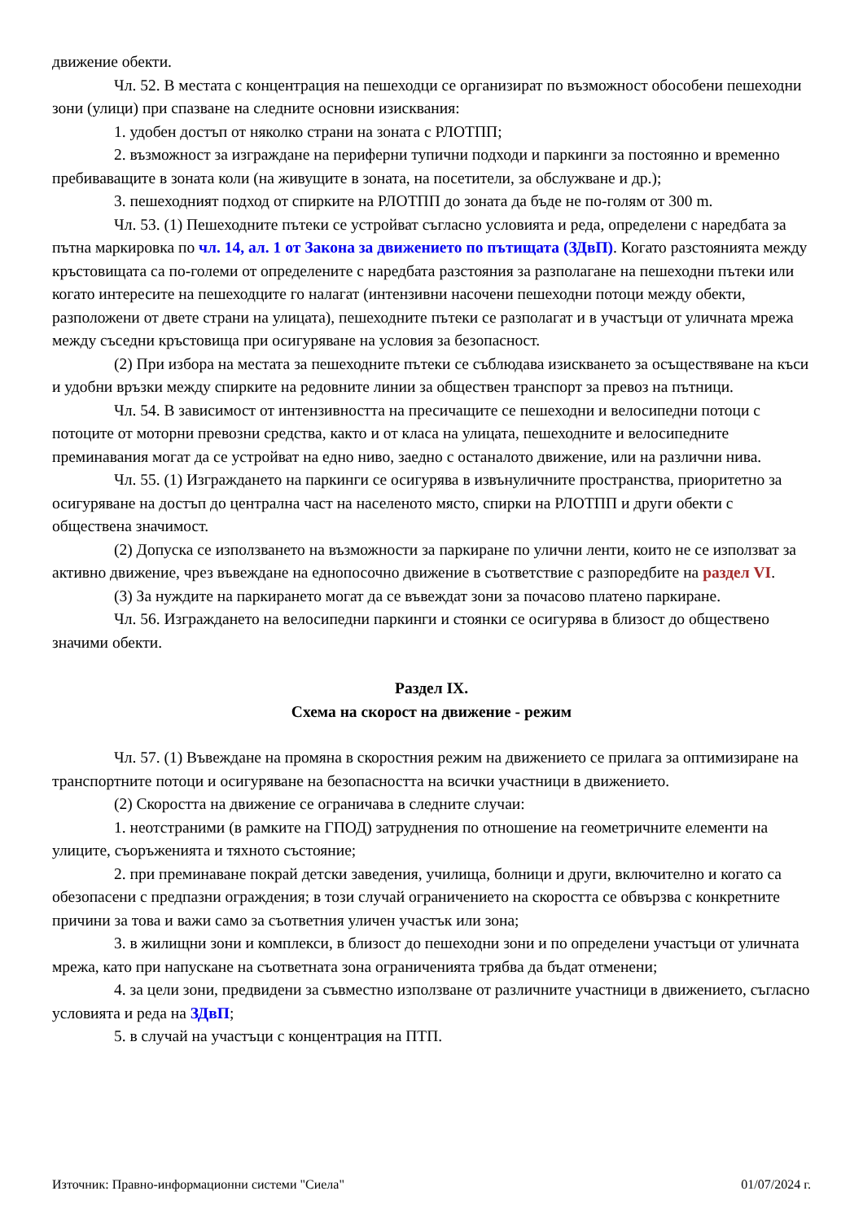движение обекти.
Чл. 52. В местата с концентрация на пешеходци се организират по възможност обособени пешеходни зони (улици) при спазване на следните основни изисквания:
1. удобен достъп от няколко страни на зоната с РЛОТПП;
2. възможност за изграждане на периферни тупични подходи и паркинги за постоянно и временно пребиваващите в зоната коли (на живущите в зоната, на посетители, за обслужване и др.);
3. пешеходният подход от спирките на РЛОТПП до зоната да бъде не по-голям от 300 m.
Чл. 53. (1) Пешеходните пътеки се устройват съгласно условията и реда, определени с наредбата за пътна маркировка по чл. 14, ал. 1 от Закона за движението по пътищата (ЗДвП). Когато разстоянията между кръстовищата са по-големи от определените с наредбата разстояния за разполагане на пешеходни пътеки или когато интересите на пешеходците го налагат (интензивни насочени пешеходни потоци между обекти, разположени от двете страни на улицата), пешеходните пътеки се разполагат и в участъци от уличната мрежа между съседни кръстовища при осигуряване на условия за безопасност.
(2) При избора на местата за пешеходните пътеки се съблюдава изискването за осъществяване на къси и удобни връзки между спирките на редовните линии за обществен транспорт за превоз на пътници.
Чл. 54. В зависимост от интензивността на пресичащите се пешеходни и велосипедни потоци с потоците от моторни превозни средства, както и от класа на улицата, пешеходните и велосипедните преминавания могат да се устройват на едно ниво, заедно с останалото движение, или на различни нива.
Чл. 55. (1) Изграждането на паркинги се осигурява в извънуличните пространства, приоритетно за осигуряване на достъп до централна част на населеното място, спирки на РЛОТПП и други обекти с обществена значимост.
(2) Допуска се използването на възможности за паркиране по улични ленти, които не се използват за активно движение, чрез въвеждане на еднопосочно движение в съответствие с разпоредбите на раздел VI.
(3) За нуждите на паркирането могат да се въвеждат зони за почасово платено паркиране.
Чл. 56. Изграждането на велосипедни паркинги и стоянки се осигурява в близост до обществено значими обекти.
Раздел IX.
Схема на скорост на движение - режим
Чл. 57. (1) Въвеждане на промяна в скоростния режим на движението се прилага за оптимизиране на транспортните потоци и осигуряване на безопасността на всички участници в движението.
(2) Скоростта на движение се ограничава в следните случаи:
1. неотстраними (в рамките на ГПОД) затруднения по отношение на геометричните елементи на улиците, съоръженията и тяхното състояние;
2. при преминаване покрай детски заведения, училища, болници и други, включително и когато са обезопасени с предпазни ограждения; в този случай ограничението на скоростта се обвързва с конкретните причини за това и важи само за съответния уличен участък или зона;
3. в жилищни зони и комплекси, в близост до пешеходни зони и по определени участъци от уличната мрежа, като при напускане на съответната зона ограниченията трябва да бъдат отменени;
4. за цели зони, предвидени за съвместно използване от различните участници в движението, съгласно условията и реда на ЗДвП;
5. в случай на участъци с концентрация на ПТП.
Източник: Правно-информационни системи "Сиела" 01/07/2024 г.